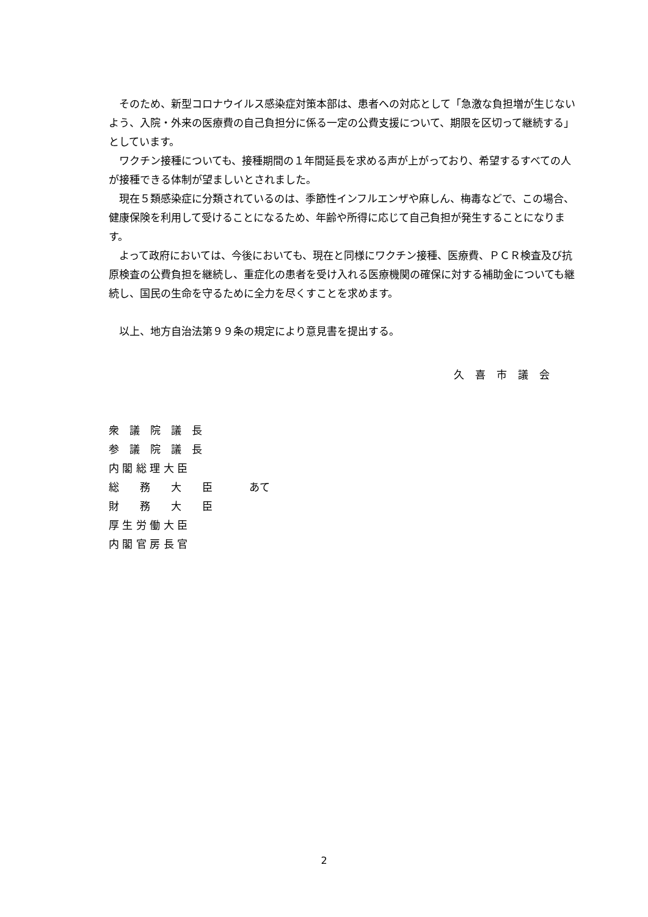そのため、新型コロナウイルス感染症対策本部は、患者への対応として「急激な負担増が生じないよう、入院・外来の医療費の自己負担分に係る一定の公費支援について、期限を区切って継続する」としています。
　ワクチン接種についても、接種期間の１年間延長を求める声が上がっており、希望するすべての人が接種できる体制が望ましいとされました。
　現在５類感染症に分類されているのは、季節性インフルエンザや麻しん、梅毒などで、この場合、健康保険を利用して受けることになるため、年齢や所得に応じて自己負担が発生することになります。
　よって政府においては、今後においても、現在と同様にワクチン接種、医療費、ＰＣＲ検査及び抗原検査の公費負担を継続し、重症化の患者を受け入れる医療機関の確保に対する補助金についても継続し、国民の生命を守るために全力を尽くすことを求めます。
　以上、地方自治法第９９条の規定により意見書を提出する。
久喜市議会
| 衆 議 院 議 長 | |
| 参 議 院 議 長 | |
| 内 閣 総 理 大 臣 | |
| 総 務 大 臣 | あて |
| 財 務 大 臣 | |
| 厚 生 労 働 大 臣 | |
| 内 閣 官 房 長 官 | |
2